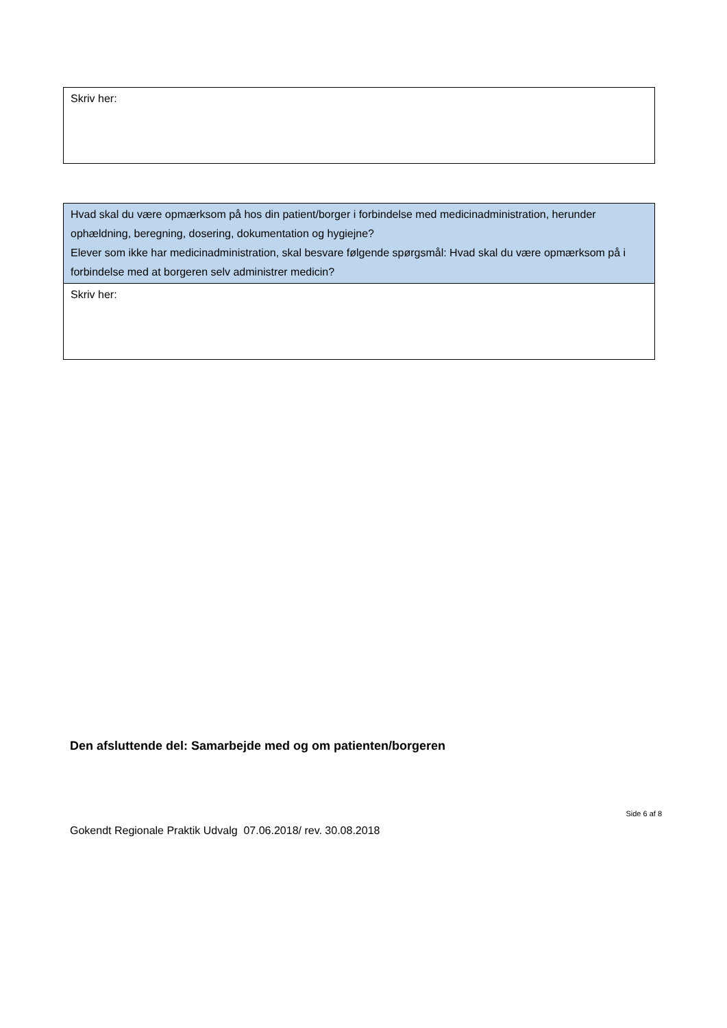| Skriv her: |
| Hvad skal du være opmærksom på hos din patient/borger i forbindelse med medicinadministration, herunder ophældning, beregning, dosering, dokumentation og hygiejne? Elever som ikke har medicinadministration, skal besvare følgende spørgsmål: Hvad skal du være opmærksom på i forbindelse med at borgeren selv administrer medicin? |
| Skriv her: |
Den afsluttende del: Samarbejde med og om patienten/borgeren
Side 6 af 8
Gokendt Regionale Praktik Udvalg 07.06.2018/ rev. 30.08.2018